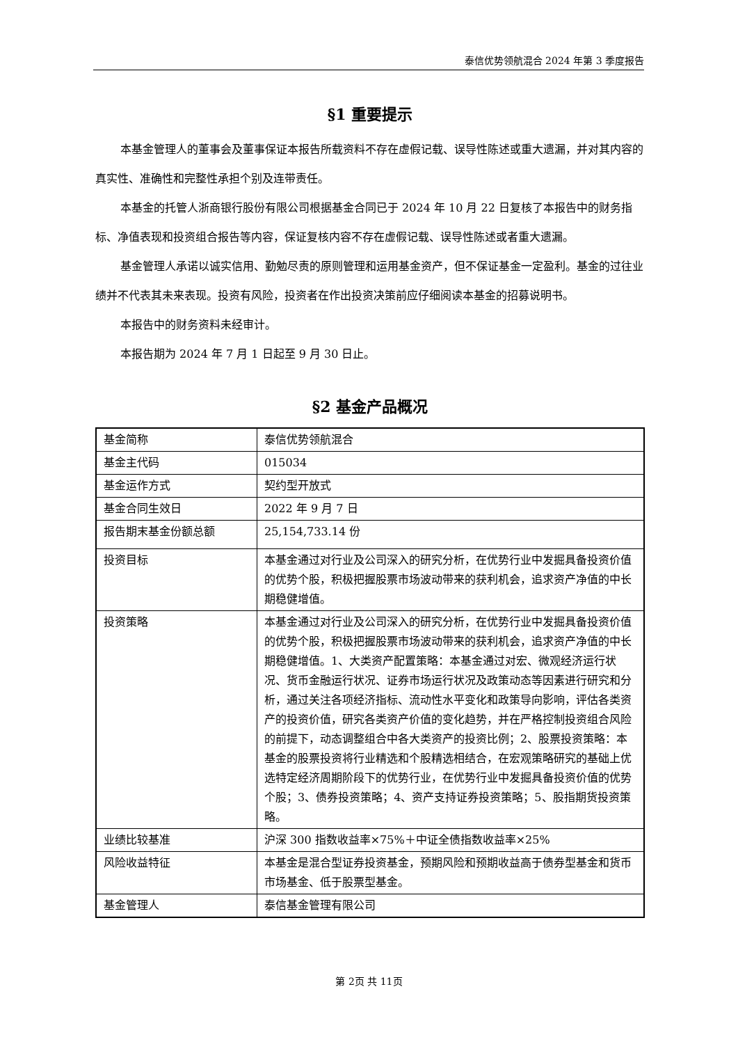泰信优势领航混合 2024 年第 3 季度报告
§1 重要提示
本基金管理人的董事会及董事保证本报告所载资料不存在虚假记载、误导性陈述或重大遗漏，并对其内容的真实性、准确性和完整性承担个别及连带责任。
本基金的托管人浙商银行股份有限公司根据基金合同已于 2024 年 10 月 22 日复核了本报告中的财务指标、净值表现和投资组合报告等内容，保证复核内容不存在虚假记载、误导性陈述或者重大遗漏。
基金管理人承诺以诚实信用、勤勉尽责的原则管理和运用基金资产，但不保证基金一定盈利。基金的过往业绩并不代表其未来表现。投资有风险，投资者在作出投资决策前应仔细阅读本基金的招募说明书。
本报告中的财务资料未经审计。
本报告期为 2024 年 7 月 1 日起至 9 月 30 日止。
§2 基金产品概况
| 基金简称 | 泰信优势领航混合 |
| 基金主代码 | 015034 |
| 基金运作方式 | 契约型开放式 |
| 基金合同生效日 | 2022 年 9 月 7 日 |
| 报告期末基金份额总额 | 25,154,733.14 份 |
| 投资目标 | 本基金通过对行业及公司深入的研究分析，在优势行业中发掘具备投资价值的优势个股，积极把握股票市场波动带来的获利机会，追求资产净值的中长期稳健增值。 |
| 投资策略 | 本基金通过对行业及公司深入的研究分析，在优势行业中发掘具备投资价值的优势个股，积极把握股票市场波动带来的获利机会，追求资产净值的中长期稳健增值。1、大类资产配置策略：本基金通过对宏、微观经济运行状况、货币金融运行状况、证券市场运行状况及政策动态等因素进行研究和分析，通过关注各项经济指标、流动性水平变化和政策导向影响，评估各类资产的投资价值，研究各类资产价值的变化趋势，并在严格控制投资组合风险的前提下，动态调整组合中各大类资产的投资比例；2、股票投资策略：本基金的股票投资将行业精选和个股精选相结合，在宏观策略研究的基础上优选特定经济周期阶段下的优势行业，在优势行业中发掘具备投资价值的优势个股；3、债券投资策略；4、资产支持证券投资策略；5、股指期货投资策略。 |
| 业绩比较基准 | 沪深 300 指数收益率×75%＋中证全债指数收益率×25% |
| 风险收益特征 | 本基金是混合型证券投资基金，预期风险和预期收益高于债券型基金和货币市场基金、低于股票型基金。 |
| 基金管理人 | 泰信基金管理有限公司 |
第 2页 共 11页